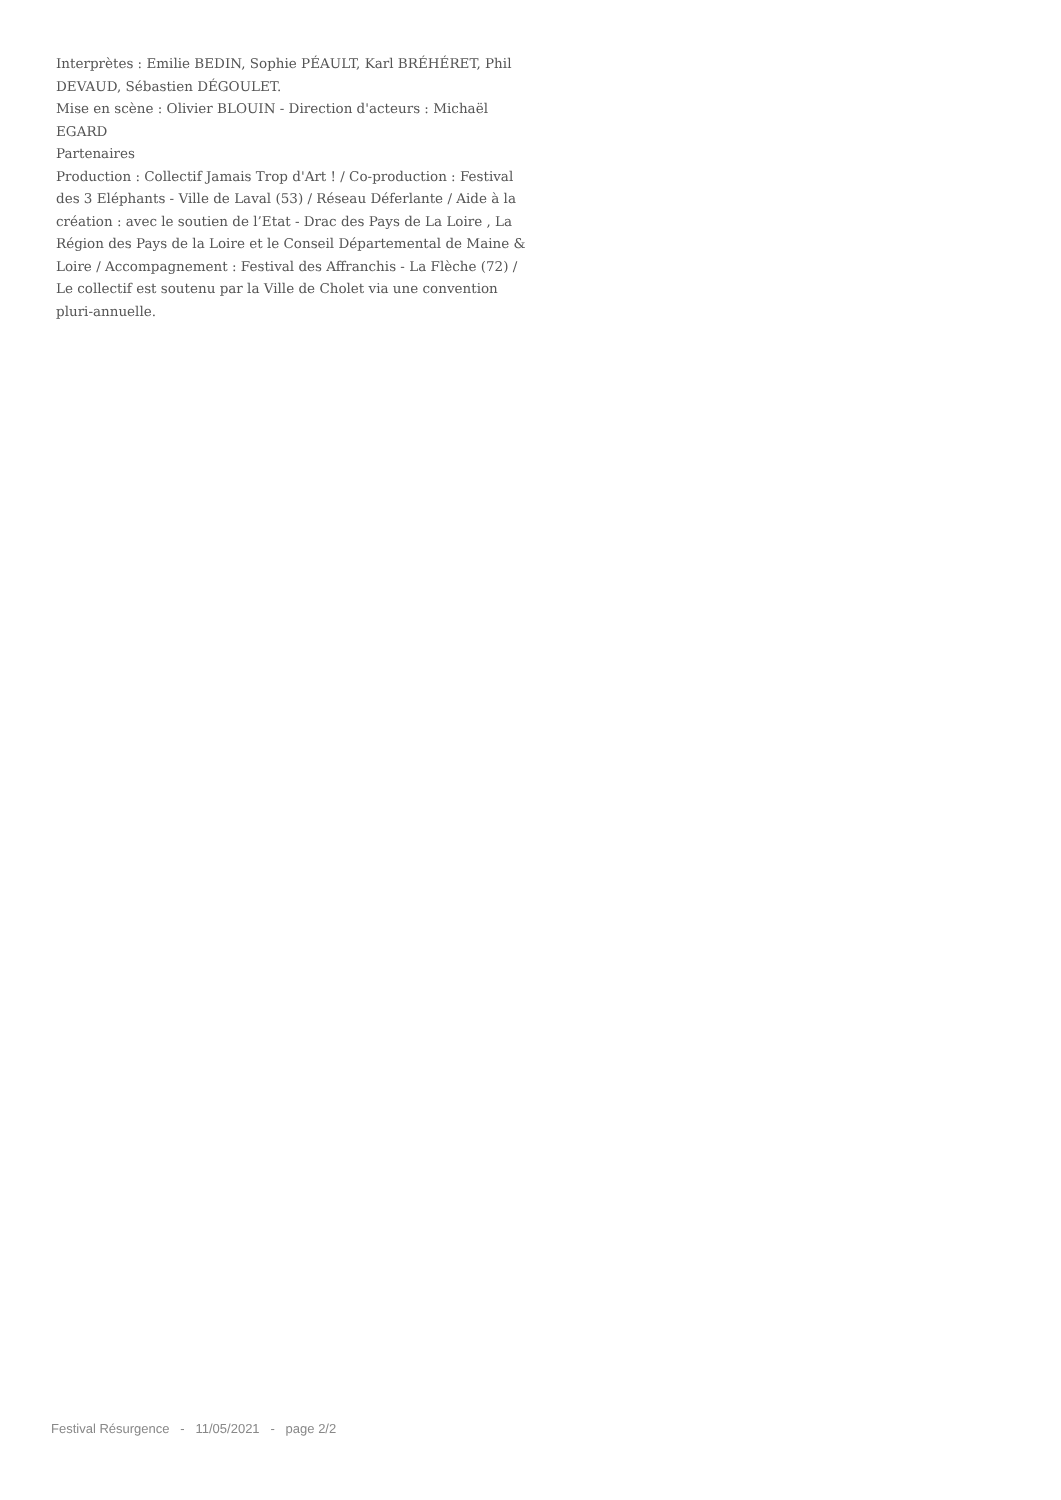Interprètes : Emilie BEDIN, Sophie PÉAULT, Karl BRÉHÉRET, Phil DEVAUD, Sébastien DÉGOULET.
Mise en scène : Olivier BLOUIN - Direction d'acteurs : Michaël EGARD
Partenaires
Production : Collectif Jamais Trop d'Art ! / Co-production : Festival des 3 Eléphants - Ville de Laval (53) / Réseau Déferlante / Aide à la création : avec le soutien de l’Etat - Drac des Pays de La Loire , La Région des Pays de la Loire et le Conseil Départemental de Maine & Loire / Accompagnement : Festival des Affranchis - La Flèche (72) / Le collectif est soutenu par la Ville de Cholet via une convention pluri-annuelle.
Festival Résurgence - 11/05/2021 - page 2/2